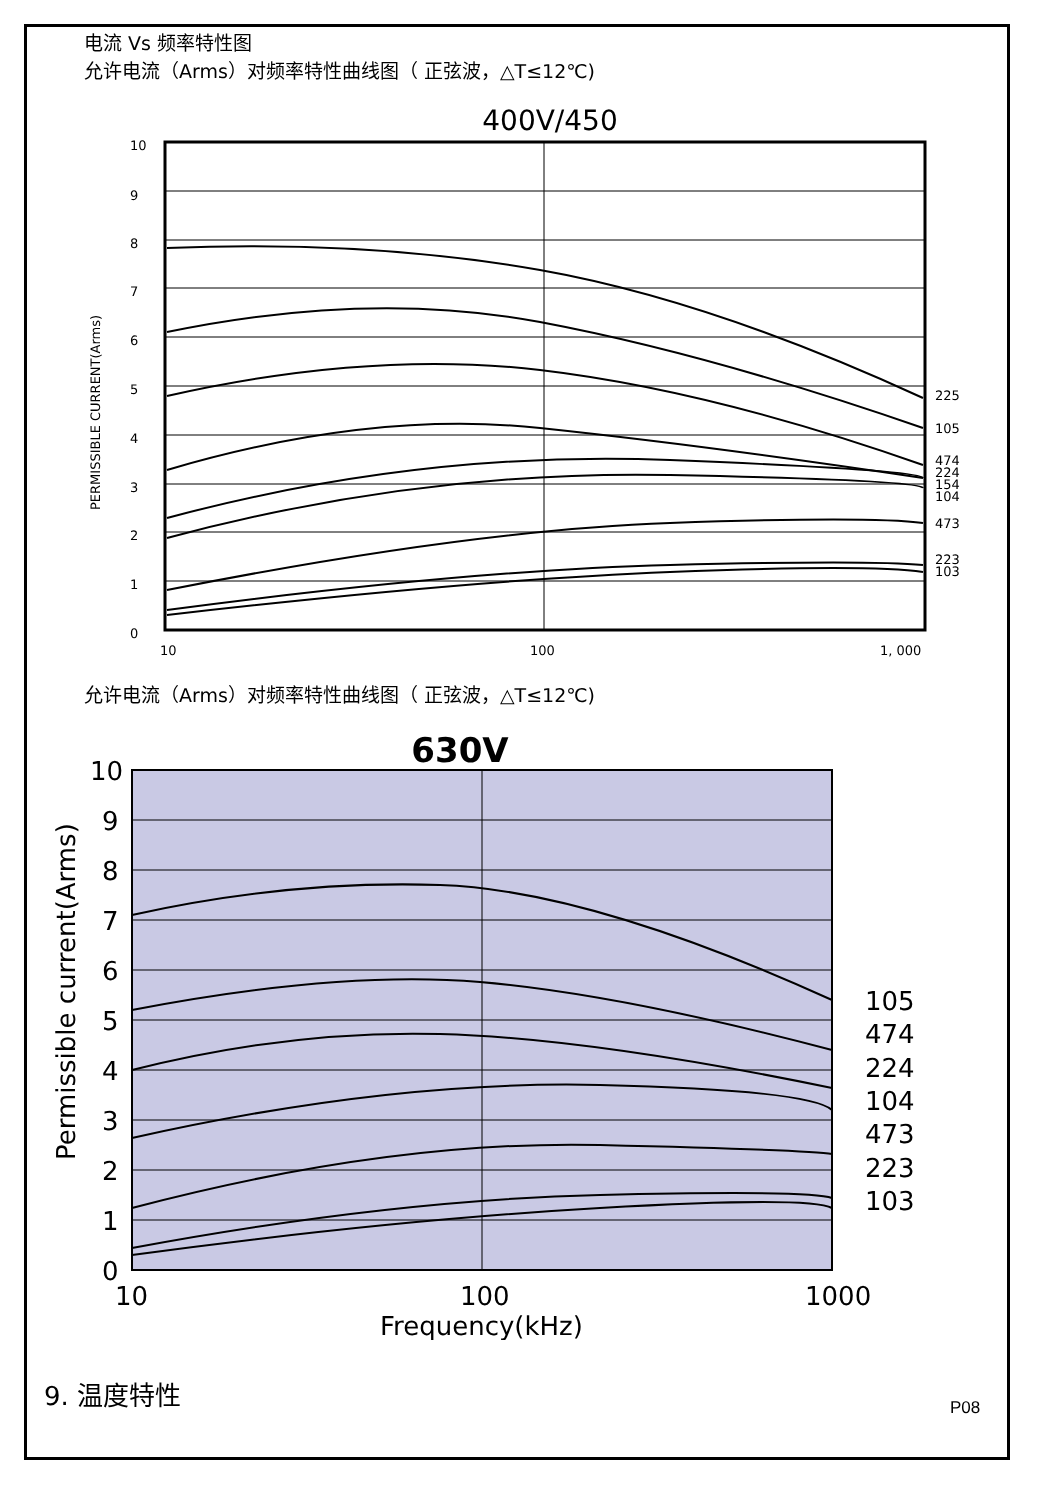电流 Vs 频率特性图
允许电流（Arms）对频率特性曲线图（ 正弦波，△T≤12℃)
400V/450
10
9
8
7
6
5
4
3
2
1
0
10
100
1, 000
225
105
474
224
154
104
473
223
103
PERMISSIBLE CURRENT(Arms)
允许电流（Arms）对频率特性曲线图（ 正弦波，△T≤12℃)
630V
10
9
8
7
6
5
4
3
2
1
0
10
100
1000
Frequency(kHz)
105
474
224
104
473
223
103
Permissible current(Arms)
9. 温度特性
P08